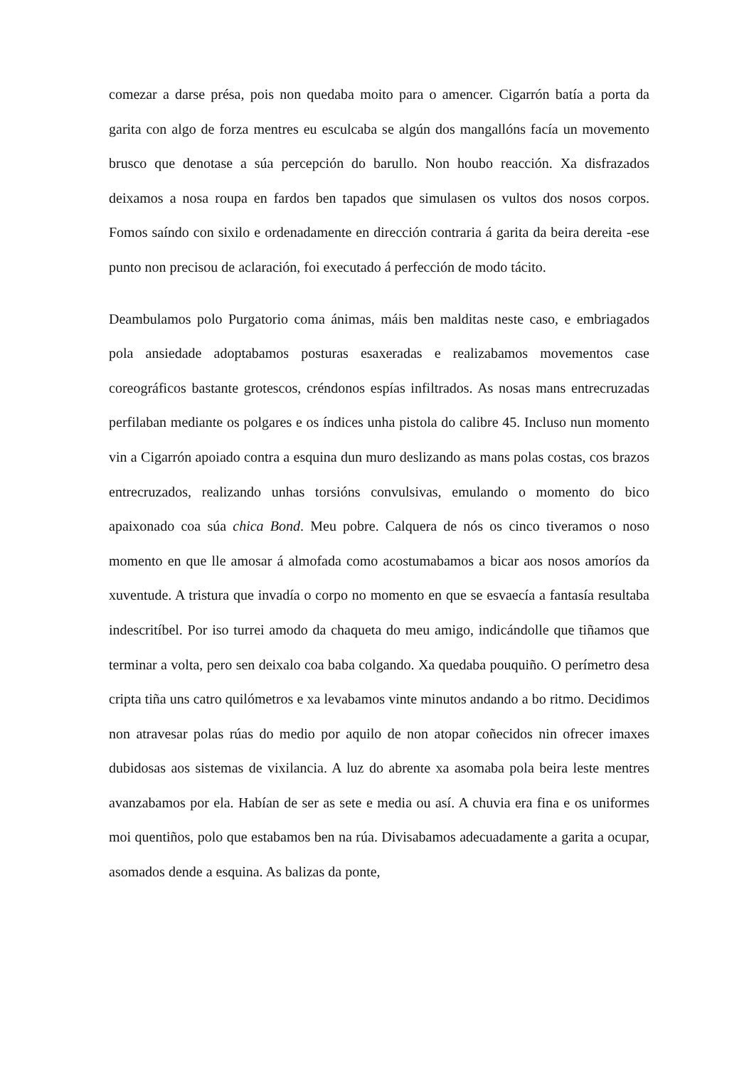comezar a darse présa, pois non quedaba moito para o amencer. Cigarrón batía a porta da garita con algo de forza mentres eu esculcaba se algún dos mangallóns facía un movemento brusco que denotase a súa percepción do barullo. Non houbo reacción. Xa disfrazados deixamos a nosa roupa en fardos ben tapados que simulasen os vultos dos nosos corpos. Fomos saíndo con sixilo e ordenadamente en dirección contraria á garita da beira dereita -ese punto non precisou de aclaración, foi executado á perfección de modo tácito.
Deambulamos polo Purgatorio coma ánimas, máis ben malditas neste caso, e embriagados pola ansiedade adoptabamos posturas esaxeradas e realizabamos movementos case coreográficos bastante grotescos, créndonos espías infiltrados. As nosas mans entrecruzadas perfilaban mediante os polgares e os índices unha pistola do calibre 45. Incluso nun momento vin a Cigarrón apoiado contra a esquina dun muro deslizando as mans polas costas, cos brazos entrecruzados, realizando unhas torsións convulsivas, emulando o momento do bico apaixonado coa súa chica Bond. Meu pobre. Calquera de nós os cinco tiveramos o noso momento en que lle amosar á almofada como acostumabamos a bicar aos nosos amoríos da xuventude. A tristura que invadía o corpo no momento en que se esvaecía a fantasía resultaba indescritíbel. Por iso turrei amodo da chaqueta do meu amigo, indicándolle que tiñamos que terminar a volta, pero sen deixalo coa baba colgando. Xa quedaba pouquiño. O perímetro desa cripta tiña uns catro quilómetros e xa levabamos vinte minutos andando a bo ritmo. Decidimos non atravesar polas rúas do medio por aquilo de non atopar coñecidos nin ofrecer imaxes dubidosas aos sistemas de vixilancia. A luz do abrente xa asomaba pola beira leste mentres avanzabamos por ela. Habían de ser as sete e media ou así. A chuvia era fina e os uniformes moi quentiños, polo que estabamos ben na rúa. Divisabamos adecuadamente a garita a ocupar, asomados dende a esquina. As balizas da ponte,